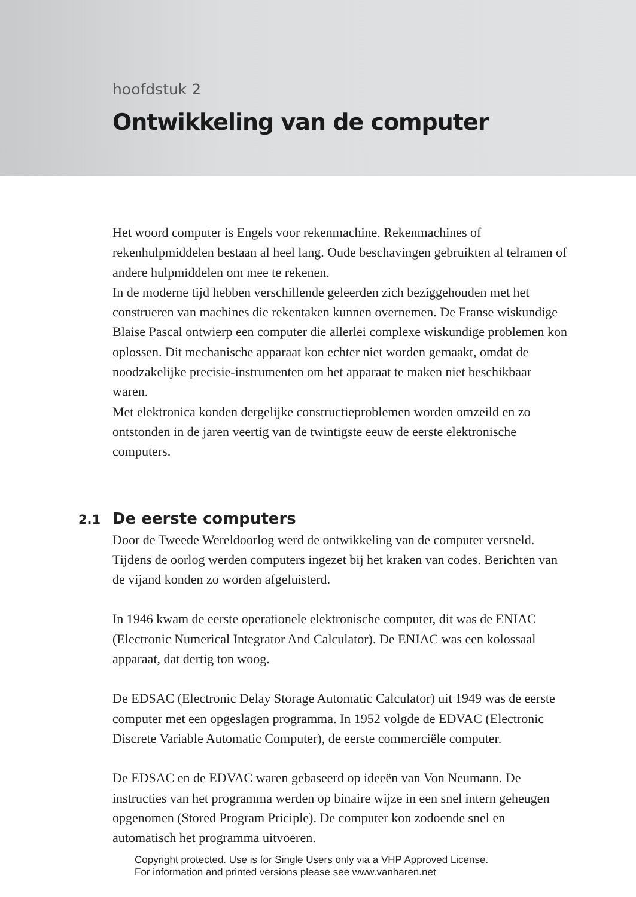hoofdstuk 2
Ontwikkeling van de computer
Het woord computer is Engels voor rekenmachine. Rekenmachines of rekenhulpmiddelen bestaan al heel lang. Oude beschavingen gebruikten al telramen of andere hulpmiddelen om mee te rekenen.
In de moderne tijd hebben verschillende geleerden zich beziggehouden met het construeren van machines die rekentaken kunnen overnemen. De Franse wiskundige Blaise Pascal ontwierp een computer die allerlei complexe wiskundige problemen kon oplossen. Dit mechanische apparaat kon echter niet worden gemaakt, omdat de noodzakelijke precisie-instrumenten om het apparaat te maken niet beschikbaar waren.
Met elektronica konden dergelijke constructieproblemen worden omzeild en zo ontstonden in de jaren veertig van de twintigste eeuw de eerste elektronische computers.
2.1 De eerste computers
Door de Tweede Wereldoorlog werd de ontwikkeling van de computer versneld. Tijdens de oorlog werden computers ingezet bij het kraken van codes. Berichten van de vijand konden zo worden afgeluisterd.
In 1946 kwam de eerste operationele elektronische computer, dit was de ENIAC (Electronic Numerical Integrator And Calculator). De ENIAC was een kolossaal apparaat, dat dertig ton woog.
De EDSAC (Electronic Delay Storage Automatic Calculator) uit 1949 was de eerste computer met een opgeslagen programma. In 1952 volgde de EDVAC (Electronic Discrete Variable Automatic Computer), de eerste commerciële computer.
De EDSAC en de EDVAC waren gebaseerd op ideeën van Von Neumann. De instructies van het programma werden op binaire wijze in een snel intern geheugen opgenomen (Stored Program Priciple). De computer kon zodoende snel en automatisch het programma uitvoeren.
Copyright protected. Use is for Single Users only via a VHP Approved License.
For information and printed versions please see www.vanharen.net